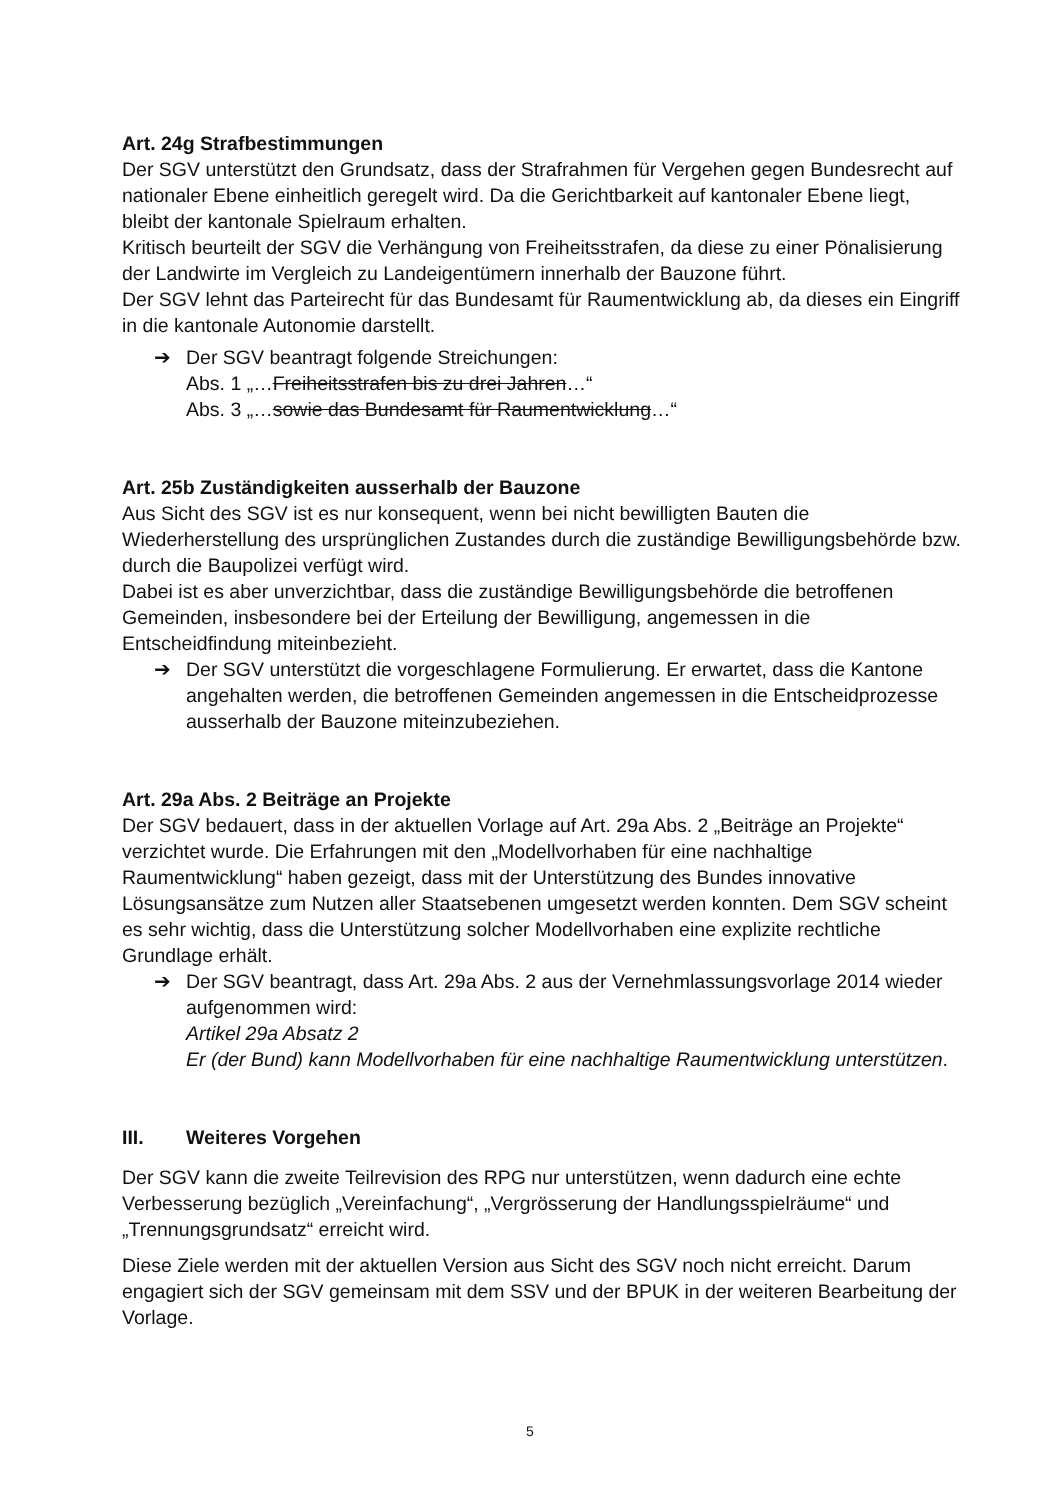Art. 24g Strafbestimmungen
Der SGV unterstützt den Grundsatz, dass der Strafrahmen für Vergehen gegen Bundesrecht auf nationaler Ebene einheitlich geregelt wird. Da die Gerichtbarkeit auf kantonaler Ebene liegt, bleibt der kantonale Spielraum erhalten.
Kritisch beurteilt der SGV die Verhängung von Freiheitsstrafen, da diese zu einer Pönalisierung der Landwirte im Vergleich zu Landeigentümern innerhalb der Bauzone führt.
Der SGV lehnt das Parteirecht für das Bundesamt für Raumentwicklung ab, da dieses ein Eingriff in die kantonale Autonomie darstellt.
➔ Der SGV beantragt folgende Streichungen:
Abs. 1 „…Freiheitsstrafen bis zu drei Jahren…“
Abs. 3 „…sowie das Bundesamt für Raumentwicklung…“
Art. 25b Zuständigkeiten ausserhalb der Bauzone
Aus Sicht des SGV ist es nur konsequent, wenn bei nicht bewilligten Bauten die Wiederherstellung des ursprünglichen Zustandes durch die zuständige Bewilligungsbehörde bzw. durch die Baupolizei verfügt wird.
Dabei ist es aber unverzichtbar, dass die zuständige Bewilligungsbehörde die betroffenen Gemeinden, insbesondere bei der Erteilung der Bewilligung, angemessen in die Entscheidfindung miteinbezieht.
➔ Der SGV unterstützt die vorgeschlagene Formulierung. Er erwartet, dass die Kantone angehalten werden, die betroffenen Gemeinden angemessen in die Entscheidprozesse ausserhalb der Bauzone miteinzubeziehen.
Art. 29a Abs. 2 Beiträge an Projekte
Der SGV bedauert, dass in der aktuellen Vorlage auf Art. 29a Abs. 2 „Beiträge an Projekte“ verzichtet wurde. Die Erfahrungen mit den „Modellvorhaben für eine nachhaltige Raumentwicklung“ haben gezeigt, dass mit der Unterstützung des Bundes innovative Lösungsansätze zum Nutzen aller Staatsebenen umgesetzt werden konnten. Dem SGV scheint es sehr wichtig, dass die Unterstützung solcher Modellvorhaben eine explizite rechtliche Grundlage erhält.
➔ Der SGV beantragt, dass Art. 29a Abs. 2 aus der Vernehmlassungsvorlage 2014 wieder aufgenommen wird:
Artikel 29a Absatz 2
Er (der Bund) kann Modellvorhaben für eine nachhaltige Raumentwicklung unterstützen.
III. Weiteres Vorgehen
Der SGV kann die zweite Teilrevision des RPG nur unterstützen, wenn dadurch eine echte Verbesserung bezüglich „Vereinfachung“, „Vergrösserung der Handlungsspielräume“ und „Trennungsgrundsatz“ erreicht wird.
Diese Ziele werden mit der aktuellen Version aus Sicht des SGV noch nicht erreicht. Darum engagiert sich der SGV gemeinsam mit dem SSV und der BPUK in der weiteren Bearbeitung der Vorlage.
5